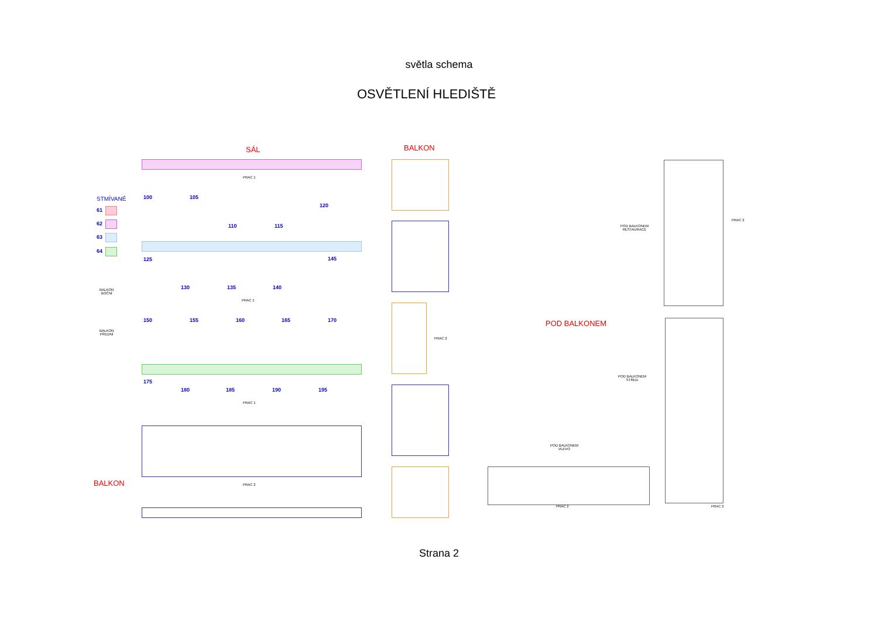světla schema
OSVĚTLENÍ HLEDIŠTĚ
SÁL BALKON
POD BALKONEM
BALKON
STMÍVANÉ
61
62
63
64
BALKON
BOČNÍ
BALKON
PŘEDNÍ
PRAC 1
PRAC 1
PRAC 1
PRAC 2
100 105
120
110 115
125 145
130 135 140
150 155 160 165 170
175
180 185 190 195
PRAC 2
POD BALKONEM
RESTAURACE
POD BALKONEM
STŘED
POD BALKONEM
VLEVO
PRAC 2
PRAC 2 PRAC 2
Strana 2